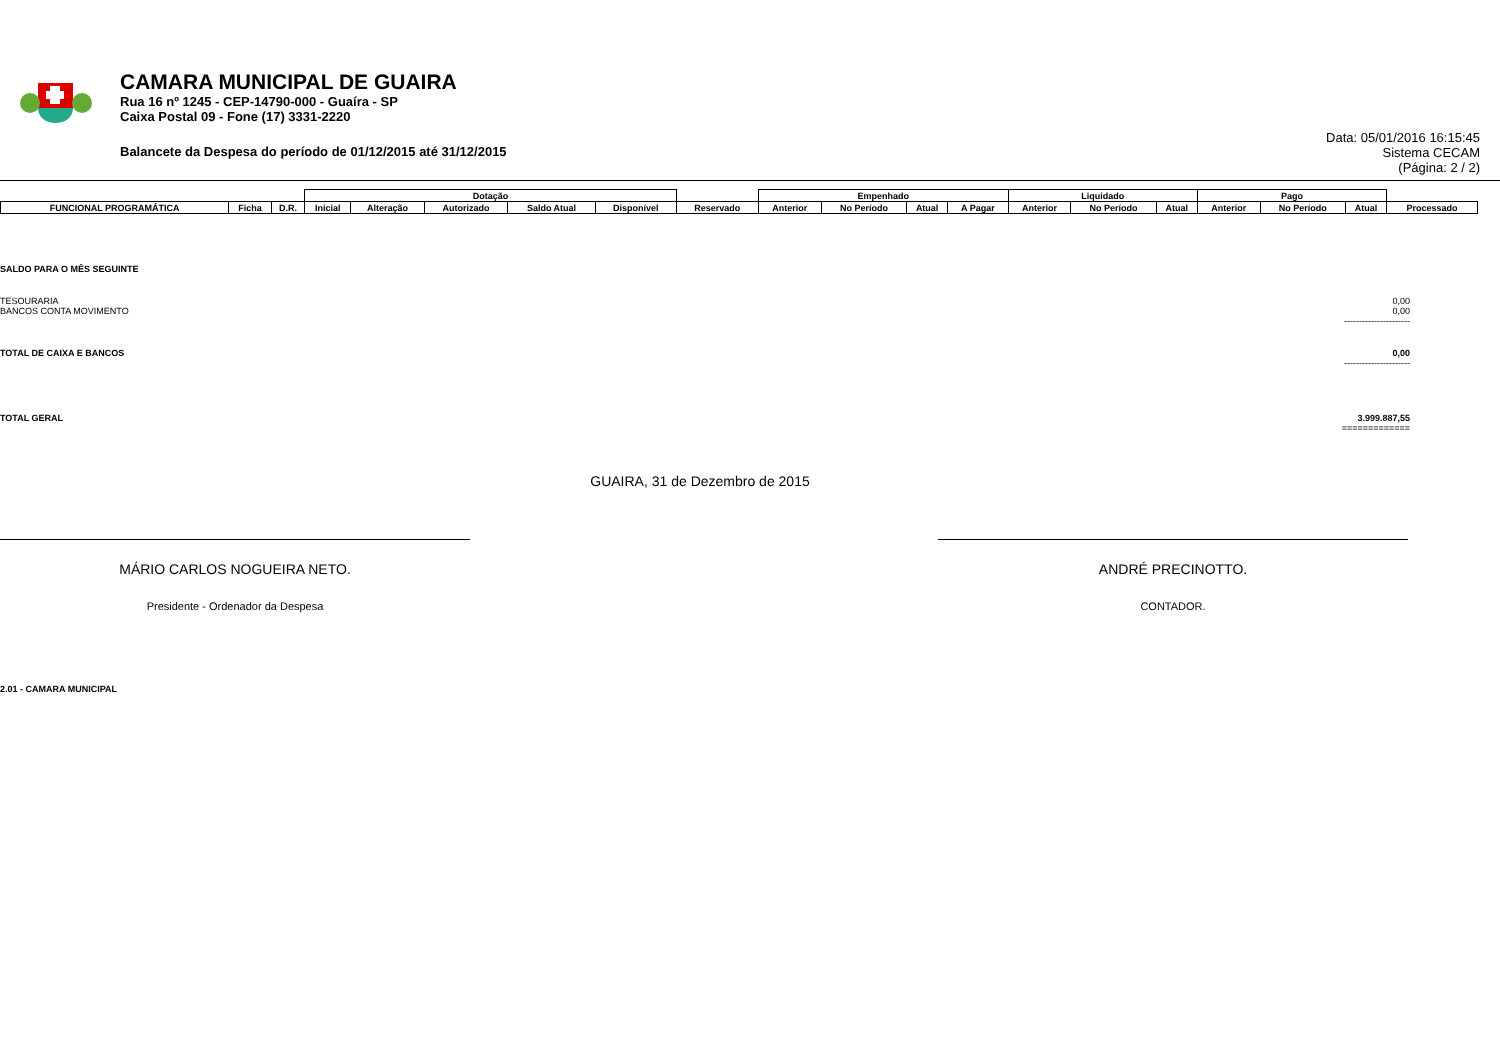CAMARA MUNICIPAL DE GUAIRA
Rua 16 nº 1245 - CEP-14790-000 - Guaíra - SP
Caixa Postal 09 - Fone (17) 3331-2220
Balancete da Despesa do período de 01/12/2015 até 31/12/2015
Data: 05/01/2016 16:15:45
Sistema CECAM
(Página: 2 / 2)
| | | | Dotação | | | | | | Empenhado | | | | Liquidado | | | Pago | | | |
| FUNCIONAL PROGRAMÁTICA | Ficha | D.R. | Inicial | Alteração | Autorizado | Saldo Atual | Disponível | Reservado | Anterior | No Período | Atual | A Pagar | Anterior | No Período | Atual | Anterior | No Período | Atual | Processado |
SALDO PARA O MÊS SEGUINTE
TESOURARIA 0,00
BANCOS CONTA MOVIMENTO 0,00
----------------------
TOTAL DE CAIXA E BANCOS 0,00
----------------------
TOTAL GERAL 3.999.887,55
=============
GUAIRA, 31 de Dezembro de 2015
MÁRIO CARLOS NOGUEIRA NETO.
Presidente - Ordenador da Despesa
ANDRÉ PRECINOTTO.
CONTADOR.
2.01 - CAMARA MUNICIPAL